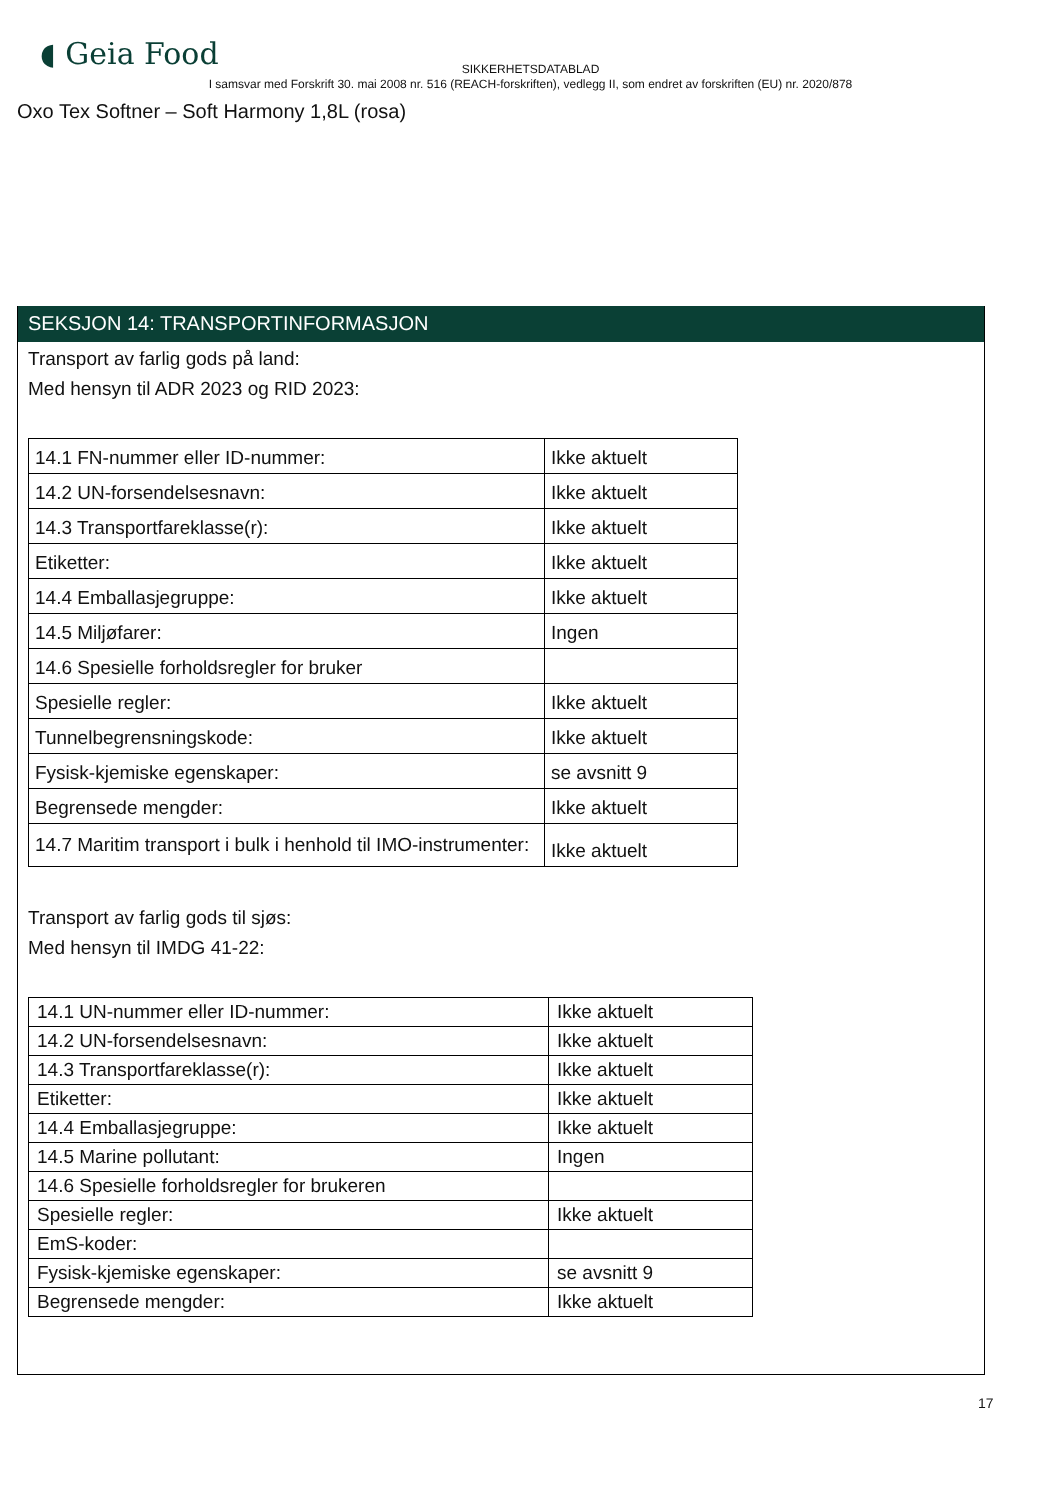◖ Geia Food
SIKKERHETSDATABLAD
I samsvar med Forskrift 30. mai 2008 nr. 516 (REACH-forskriften), vedlegg II, som endret av forskriften (EU) nr. 2020/878
Oxo Tex Softner – Soft Harmony 1,8L (rosa)
SEKSJON 14: TRANSPORTINFORMASJON
Transport av farlig gods på land:
Med hensyn til ADR 2023 og RID 2023:
| 14.1 FN-nummer eller ID-nummer: | Ikke aktuelt |
| 14.2 UN-forsendelsesnavn: | Ikke aktuelt |
| 14.3 Transportfareklasse(r): | Ikke aktuelt |
| Etiketter: | Ikke aktuelt |
| 14.4 Emballasjegruppe: | Ikke aktuelt |
| 14.5 Miljøfarer: | Ingen |
| 14.6 Spesielle forholdsregler for bruker | |
| Spesielle regler: | Ikke aktuelt |
| Tunnelbegrensningskode: | Ikke aktuelt |
| Fysisk-kjemiske egenskaper: | se avsnitt 9 |
| Begrensede mengder: | Ikke aktuelt |
| 14.7 Maritim transport i bulk i henhold til IMO-instrumenter: | Ikke aktuelt |
Transport av farlig gods til sjøs:
Med hensyn til IMDG 41-22:
| 14.1 UN-nummer eller ID-nummer: | Ikke aktuelt |
| 14.2 UN-forsendelsesnavn: | Ikke aktuelt |
| 14.3 Transportfareklasse(r): | Ikke aktuelt |
| Etiketter: | Ikke aktuelt |
| 14.4 Emballasjegruppe: | Ikke aktuelt |
| 14.5 Marine pollutant: | Ingen |
| 14.6 Spesielle forholdsregler for brukeren | |
| Spesielle regler: | Ikke aktuelt |
| EmS-koder: | |
| Fysisk-kjemiske egenskaper: | se avsnitt 9 |
| Begrensede mengder: | Ikke aktuelt |
17